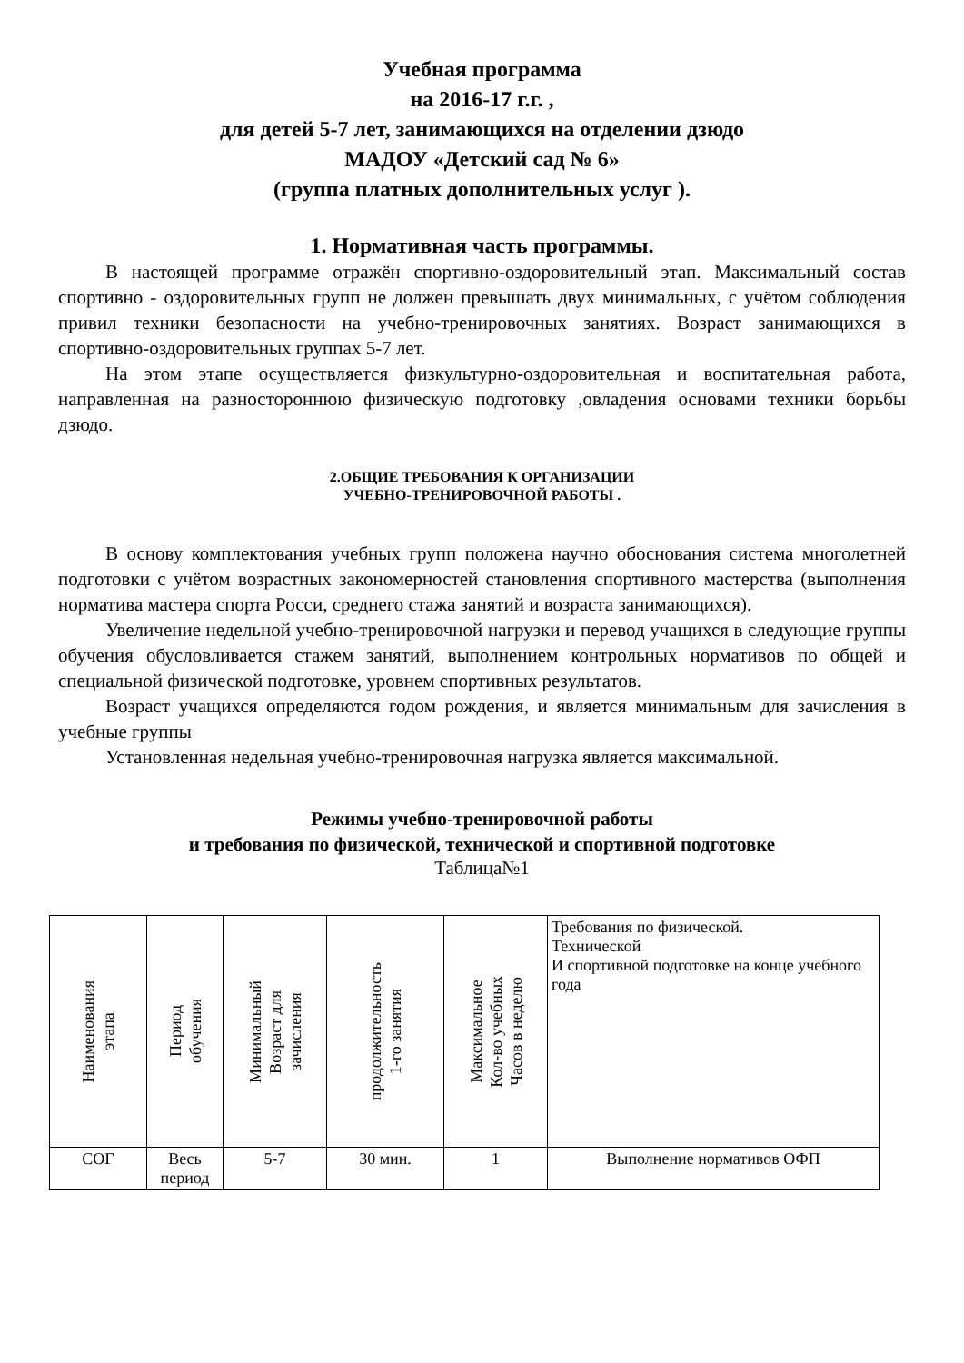Учебная программа
на 2016-17 г.г. ,
для детей 5-7 лет, занимающихся на отделении дзюдо
МАДОУ «Детский сад № 6»
(группа платных дополнительных услуг ).
1. Нормативная часть программы.
В настоящей программе отражён спортивно-оздоровительный этап. Максимальный состав спортивно - оздоровительных групп не должен превышать двух минимальных, с учётом соблюдения привил техники безопасности на учебно-тренировочных занятиях. Возраст занимающихся в спортивно-оздоровительных группах 5-7 лет.
На этом этапе осуществляется физкультурно-оздоровительная и воспитательная работа, направленная на разностороннюю физическую подготовку ,овладения основами техники борьбы дзюдо.
2.ОБЩИЕ ТРЕБОВАНИЯ К ОРГАНИЗАЦИИ
УЧЕБНО-ТРЕНИРОВОЧНОЙ РАБОТЫ .
В основу комплектования учебных групп положена научно обоснования система многолетней подготовки с учётом возрастных закономерностей становления спортивного мастерства (выполнения норматива мастера спорта Росси, среднего стажа занятий и возраста занимающихся).
Увеличение недельной учебно-тренировочной нагрузки и перевод учащихся в следующие группы обучения обусловливается стажем занятий, выполнением контрольных нормативов по общей и специальной физической подготовке, уровнем спортивных результатов.
Возраст учащихся определяются годом рождения, и является минимальным для зачисления в учебные группы
Установленная недельная учебно-тренировочная нагрузка является максимальной.
Режимы учебно-тренировочной работы
и требования по физической, технической и спортивной подготовке
Таблица№1
| Наименования этапа | Период обучения | Минимальный Возраст для зачисления | продолжительность 1-го занятия | Максимальное Кол-во учебных Часов в неделю | Требования по физической. Технической И спортивной подготовке на конце учебного года |
| СОГ | Весь период | 5-7 | 30 мин. | 1 | Выполнение нормативов ОФП |